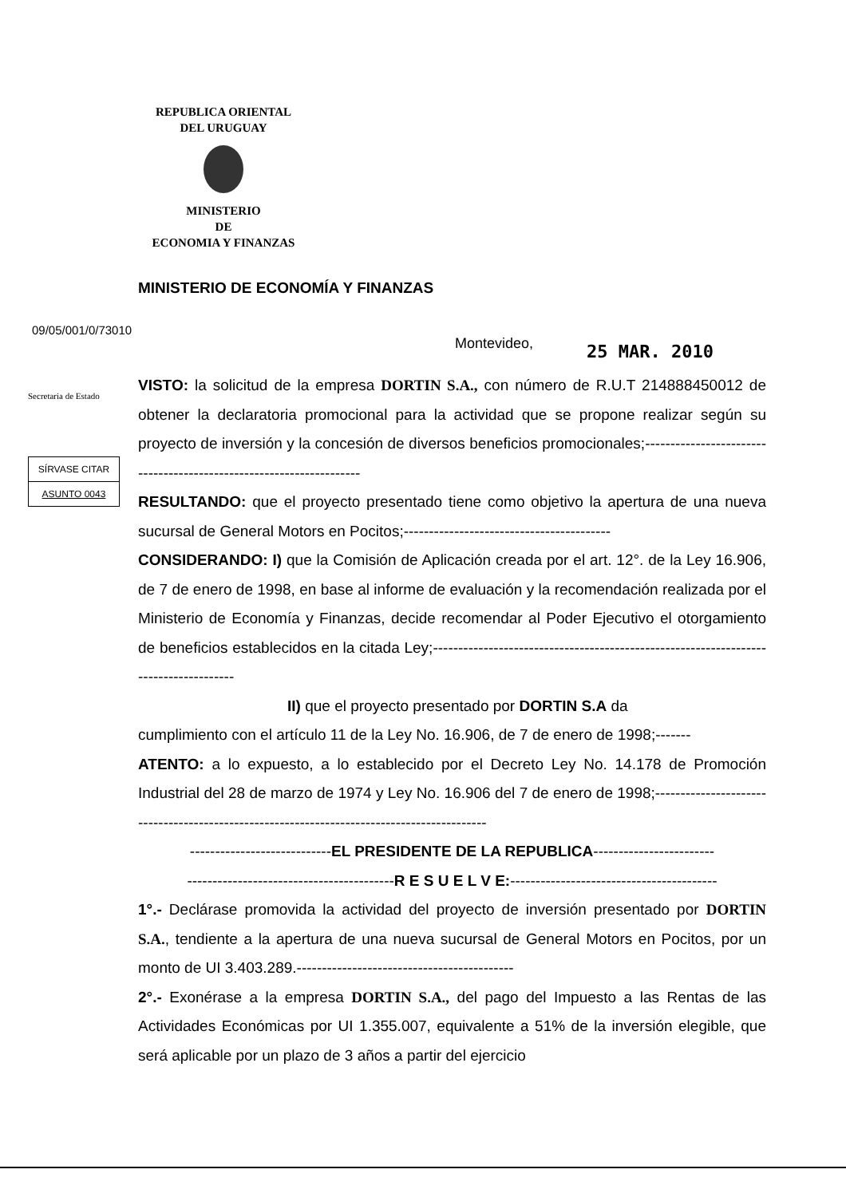REPUBLICA ORIENTAL
DEL URUGUAY
MINISTERIO
DE
ECONOMIA Y FINANZAS
MINISTERIO DE ECONOMÍA Y FINANZAS
09/05/001/0/73010
Montevideo, 25 MAR. 2010
Secretaria de Estado
SÍRVASE CITAR
ASUNTO 0043
VISTO: la solicitud de la empresa DORTIN S.A., con número de R.U.T 214888450012 de obtener la declaratoria promocional para la actividad que se propone realizar según su proyecto de inversión y la concesión de diversos beneficios promocionales;--------------------------------------------------------------------
RESULTANDO: que el proyecto presentado tiene como objetivo la apertura de una nueva sucursal de General Motors en Pocitos;-----------------------------------------
CONSIDERANDO: I) que la Comisión de Aplicación creada por el art. 12°. de la Ley 16.906, de 7 de enero de 1998, en base al informe de evaluación y la recomendación realizada por el Ministerio de Economía y Finanzas, decide recomendar al Poder Ejecutivo el otorgamiento de beneficios establecidos en la citada Ley;-------------------------------------------------------------------------------------
II) que el proyecto presentado por DORTIN S.A da
cumplimiento con el artículo 11 de la Ley No. 16.906, de 7 de enero de 1998;-------
ATENTO: a lo expuesto, a lo establecido por el Decreto Ley No. 14.178 de Promoción Industrial del 28 de marzo de 1974 y Ley No. 16.906 del 7 de enero de 1998;-------------------------------------------------------------------------------------------
----------------------------EL PRESIDENTE DE LA REPUBLICA------------------------
-----------------------------------------R E S U E L V E:-----------------------------------------
1°.- Declárase promovida la actividad del proyecto de inversión presentado por DORTIN S.A., tendiente a la apertura de una nueva sucursal de General Motors en Pocitos, por un monto de UI 3.403.289.-------------------------------------------
2°.- Exonérase a la empresa DORTIN S.A., del pago del Impuesto a las Rentas de las Actividades Económicas por UI 1.355.007, equivalente a 51% de la inversión elegible, que será aplicable por un plazo de 3 años a partir del ejercicio